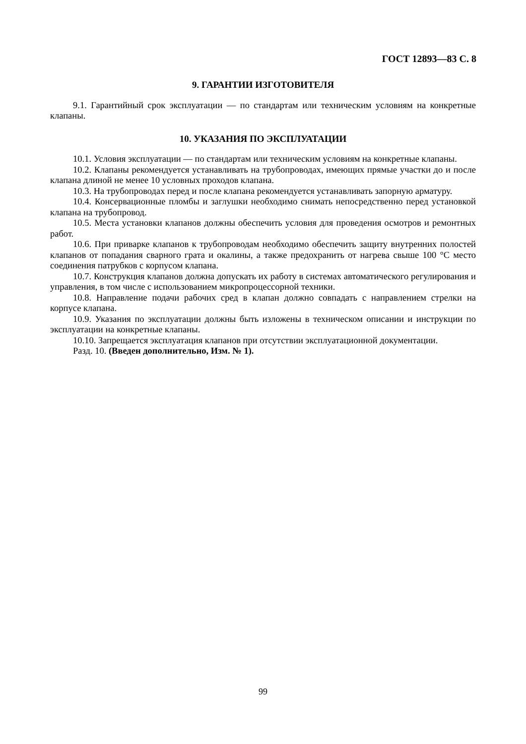ГОСТ 12893—83 С. 8
9. ГАРАНТИИ ИЗГОТОВИТЕЛЯ
9.1. Гарантийный срок эксплуатации — по стандартам или техническим условиям на конкретные клапаны.
10. УКАЗАНИЯ ПО ЭКСПЛУАТАЦИИ
10.1. Условия эксплуатации — по стандартам или техническим условиям на конкретные клапаны.
10.2. Клапаны рекомендуется устанавливать на трубопроводах, имеющих прямые участки до и после клапана длиной не менее 10 условных проходов клапана.
10.3. На трубопроводах перед и после клапана рекомендуется устанавливать запорную арматуру.
10.4. Консервационные пломбы и заглушки необходимо снимать непосредственно перед установкой клапана на трубопровод.
10.5. Места установки клапанов должны обеспечить условия для проведения осмотров и ремонтных работ.
10.6. При приварке клапанов к трубопроводам необходимо обеспечить защиту внутренних полостей клапанов от попадания сварного грата и окалины, а также предохранить от нагрева свыше 100 °С место соединения патрубков с корпусом клапана.
10.7. Конструкция клапанов должна допускать их работу в системах автоматического регулирования и управления, в том числе с использованием микропроцессорной техники.
10.8. Направление подачи рабочих сред в клапан должно совпадать с направлением стрелки на корпусе клапана.
10.9. Указания по эксплуатации должны быть изложены в техническом описании и инструкции по эксплуатации на конкретные клапаны.
10.10. Запрещается эксплуатация клапанов при отсутствии эксплуатационной документации.
Разд. 10. (Введен дополнительно, Изм. № 1).
99